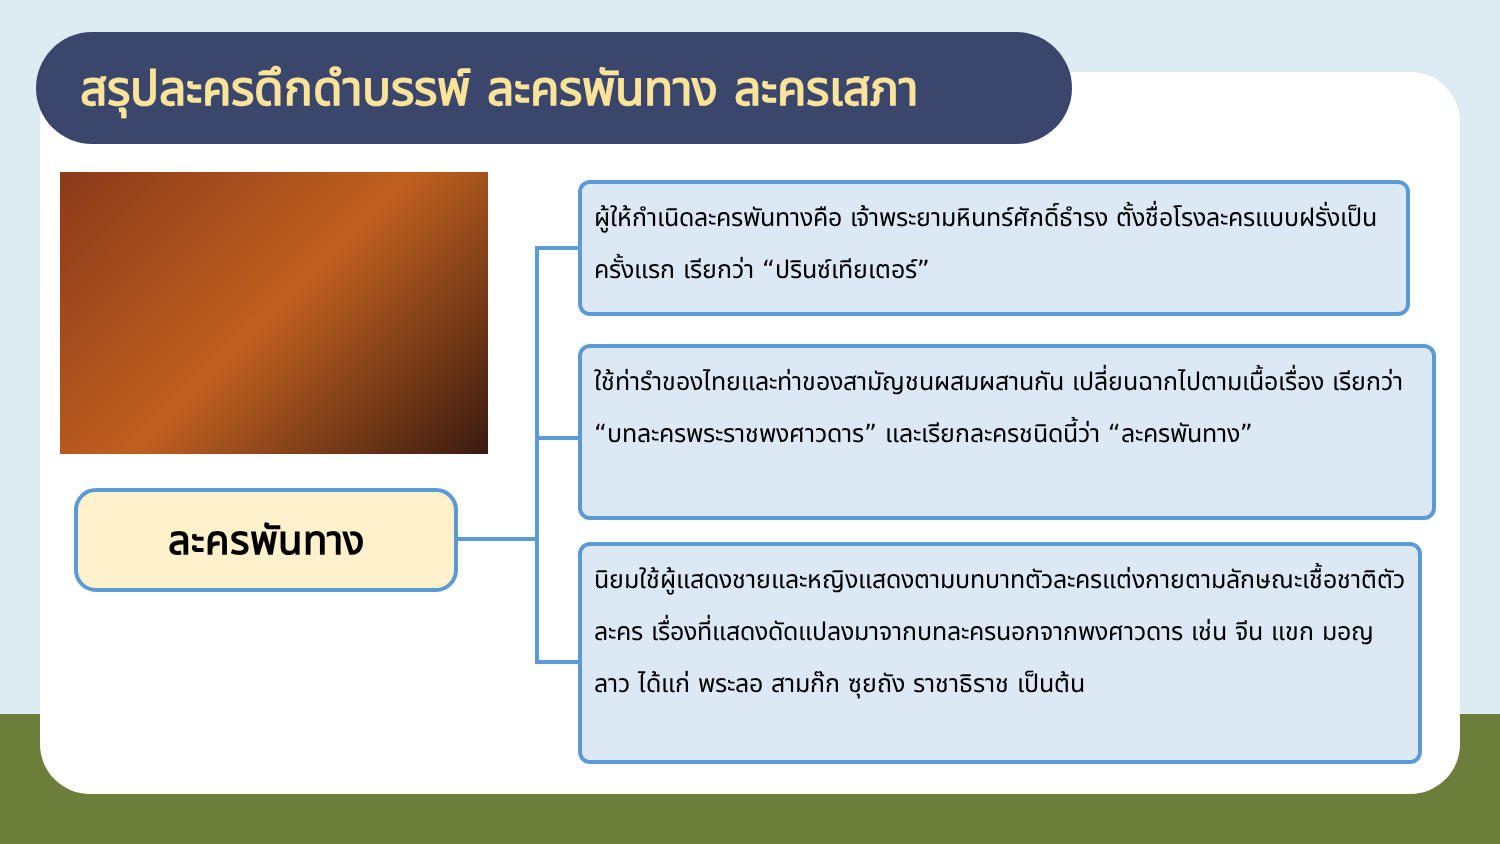สรุปละครดึกดำบรรพ์ ละครพันทาง ละครเสภา
ละครพันทาง
ผู้ให้กำเนิดละครพันทางคือ เจ้าพระยามหินทร์ศักดิ์ธำรง ตั้งชื่อโรงละครแบบฝรั่งเป็นครั้งแรก เรียกว่า “ปรินซ์เทียเตอร์”
ใช้ท่ารำของไทยและท่าของสามัญชนผสมผสานกัน เปลี่ยนฉากไปตามเนื้อเรื่อง เรียกว่า “บทละครพระราชพงศาวดาร” และเรียกละครชนิดนี้ว่า “ละครพันทาง”
นิยมใช้ผู้แสดงชายและหญิงแสดงตามบทบาทตัวละครแต่งกายตามลักษณะเชื้อชาติตัวละคร เรื่องที่แสดงดัดแปลงมาจากบทละครนอกจากพงศาวดาร เช่น จีน แขก มอญ ลาว ได้แก่ พระลอ สามก๊ก ซุยถัง ราชาธิราช เป็นต้น